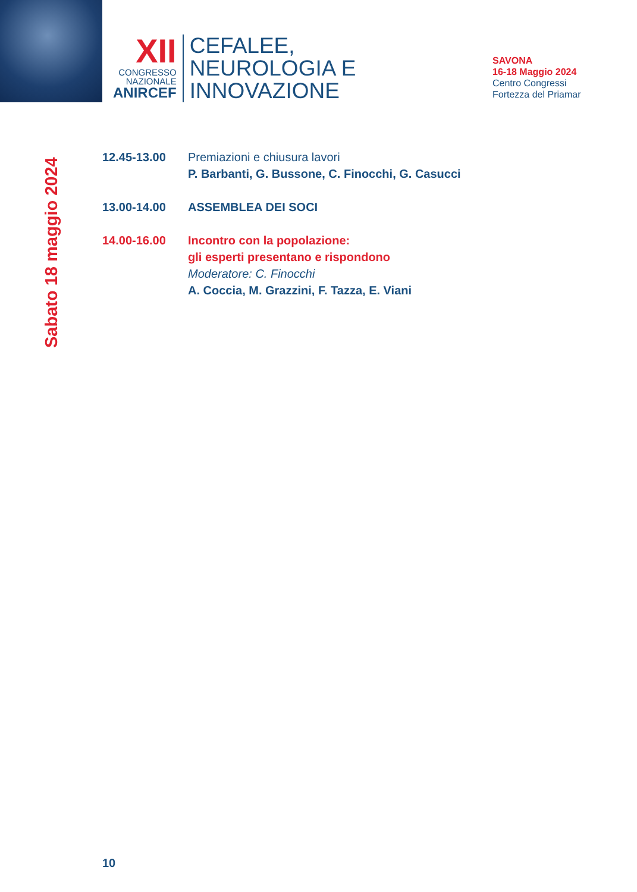XII
CONGRESSO
NAZIONALE
ANIRCEF
CEFALEE,
NEUROLOGIA E
INNOVAZIONE
SAVONA
16-18 Maggio 2024
Centro Congressi
Fortezza del Priamar
Sabato 18 maggio 2024
12.45-13.00 Premiazioni e chiusura lavori
P. Barbanti, G. Bussone, C. Finocchi, G. Casucci
13.00-14.00 ASSEMBLEA DEI SOCI
14.00-16.00 Incontro con la popolazione:
gli esperti presentano e rispondono
Moderatore: C. Finocchi
A. Coccia, M. Grazzini, F. Tazza, E. Viani
10